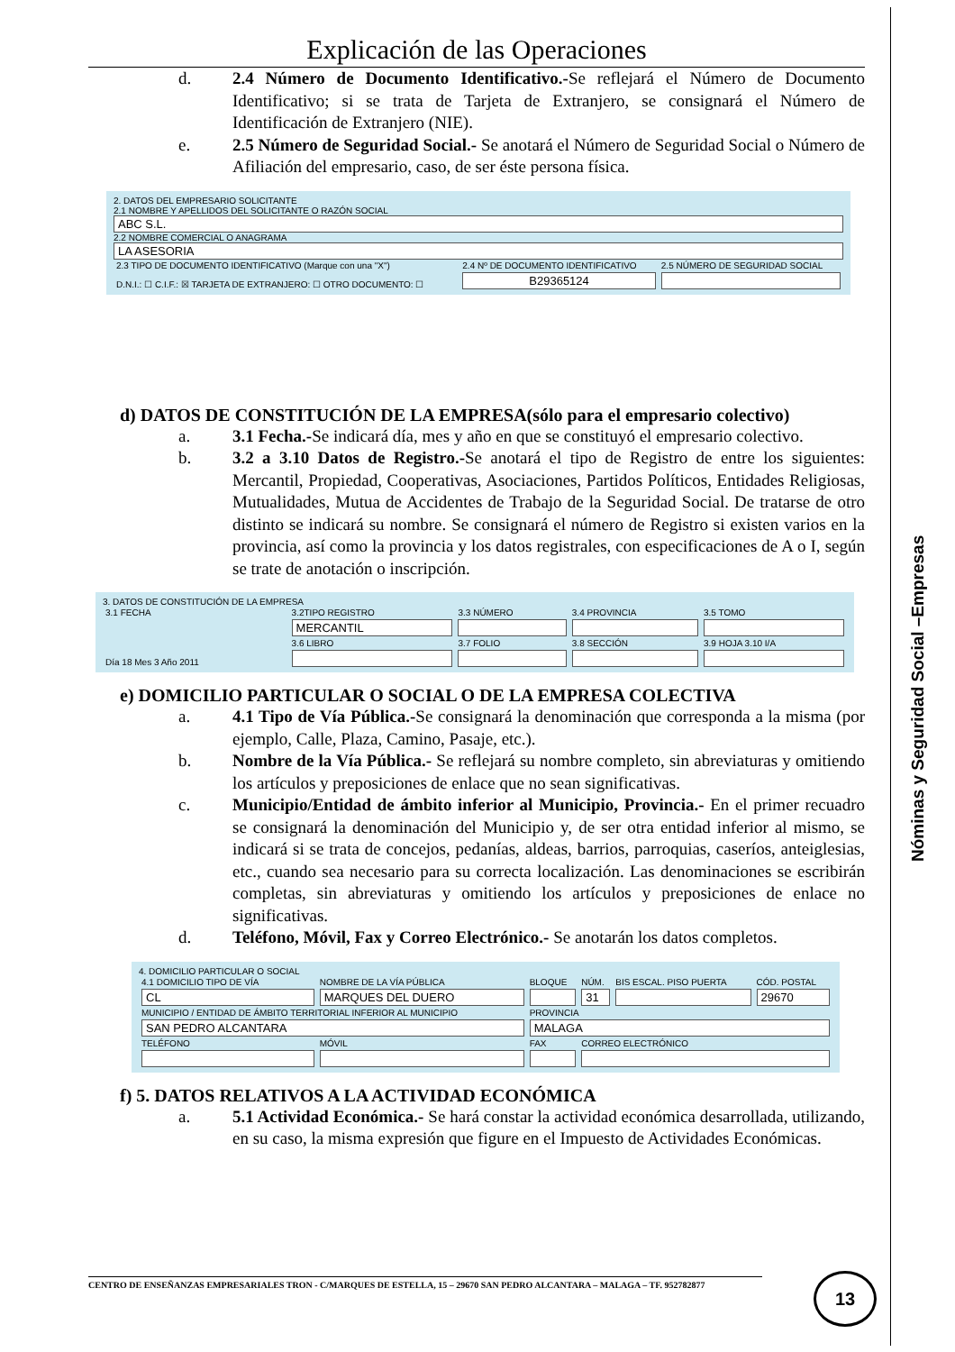Explicación de las Operaciones
d. 2.4 Número de Documento Identificativo.-Se reflejará el Número de Documento Identificativo; si se trata de Tarjeta de Extranjero, se consignará el Número de Identificación de Extranjero (NIE).
e. 2.5 Número de Seguridad Social.- Se anotará el Número de Seguridad Social o Número de Afiliación del empresario, caso, de ser éste persona física.
2. DATOS DEL EMPRESARIO SOLICITANTE
2.1 NOMBRE Y APELLIDOS DEL SOLICITANTE O RAZÓN SOCIAL
ABC S.L.
2.2 NOMBRE COMERCIAL O ANAGRAMA
LA ASESORIA
| 2.3 TIPO DE DOCUMENTO IDENTIFICATIVO (Marque con una "X") | 2.4 Nº DE DOCUMENTO IDENTIFICATIVO | 2.5 NÚMERO DE SEGURIDAD SOCIAL |
| D.N.I.: ☐ C.I.F.: ☒ TARJETA DE EXTRANJERO: ☐ OTRO DOCUMENTO: ☐ | B29365124 | |
d) DATOS DE CONSTITUCIÓN DE LA EMPRESA(sólo para el empresario colectivo)
a. 3.1 Fecha.-Se indicará día, mes y año en que se constituyó el empresario colectivo.
b. 3.2 a 3.10 Datos de Registro.-Se anotará el tipo de Registro de entre los siguientes: Mercantil, Propiedad, Cooperativas, Asociaciones, Partidos Políticos, Entidades Religiosas, Mutualidades, Mutua de Accidentes de Trabajo de la Seguridad Social. De tratarse de otro distinto se indicará su nombre. Se consignará el número de Registro si existen varios en la provincia, así como la provincia y los datos registrales, con especificaciones de A o I, según se trate de anotación o inscripción.
3. DATOS DE CONSTITUCIÓN DE LA EMPRESA
| 3.1 FECHA | 3.2TIPO REGISTRO | 3.3 NÚMERO | 3.4 PROVINCIA | 3.5 TOMO |
| Día 18 Mes 3 Año 2011 | MERCANTIL | | | |
| | 3.6 LIBRO | 3.7 FOLIO | 3.8 SECCIÓN | 3.9 HOJA 3.10 I/A |
e) DOMICILIO PARTICULAR O SOCIAL O DE LA EMPRESA COLECTIVA
a. 4.1 Tipo de Vía Pública.-Se consignará la denominación que corresponda a la misma (por ejemplo, Calle, Plaza, Camino, Pasaje, etc.).
b. Nombre de la Vía Pública.- Se reflejará su nombre completo, sin abreviaturas y omitiendo los artículos y preposiciones de enlace que no sean significativas.
c. Municipio/Entidad de ámbito inferior al Municipio, Provincia.- En el primer recuadro se consignará la denominación del Municipio y, de ser otra entidad inferior al mismo, se indicará si se trata de concejos, pedanías, aldeas, barrios, parroquias, caseríos, anteiglesias, etc., cuando sea necesario para su correcta localización. Las denominaciones se escribirán completas, sin abreviaturas y omitiendo los artículos y preposiciones de enlace no significativas.
d. Teléfono, Móvil, Fax y Correo Electrónico.- Se anotarán los datos completos.
4. DOMICILIO PARTICULAR O SOCIAL
| 4.1 DOMICILIO TIPO DE VÍA | NOMBRE DE LA VÍA PÚBLICA | BLOQUE | NÚM. | BIS ESCAL. PISO PUERTA | CÓD. POSTAL |
| CL | MARQUES DEL DUERO | | 31 | | 29670 |
| MUNICIPIO / ENTIDAD DE ÁMBITO TERRITORIAL INFERIOR AL MUNICIPIO | | PROVINCIA | | | |
| SAN PEDRO ALCANTARA | | MALAGA | | | |
| TELÉFONO | MÓVIL | FAX | CORREO ELECTRÓNICO | | |
f) 5. DATOS RELATIVOS A LA ACTIVIDAD ECONÓMICA
a. 5.1 Actividad Económica.- Se hará constar la actividad económica desarrollada, utilizando, en su caso, la misma expresión que figure en el Impuesto de Actividades Económicas.
CENTRO DE ENSEÑANZAS EMPRESARIALES TRON - C/MARQUES DE ESTELLA, 15 – 29670 SAN PEDRO ALCANTARA – MALAGA – TF. 952782877 13
Nóminas y Seguridad Social –Empresas